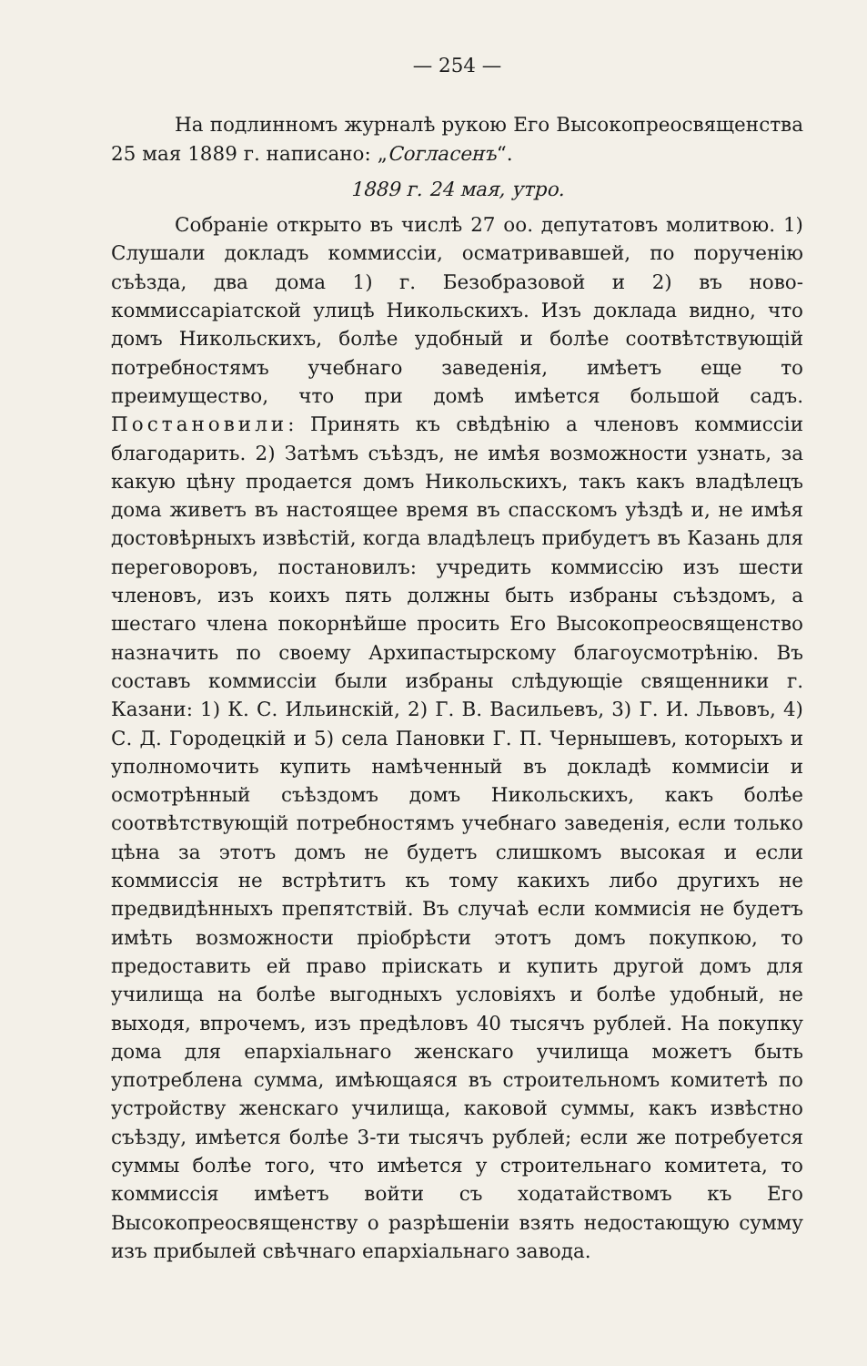— 254 —
На подлинномъ журналѣ рукою Его Высокопреосвященства 25 мая 1889 г. написано: „Согласенъ“.
1889 г. 24 мая, утро.
Собраніе открыто въ числѣ 27 оо. депутатовъ молитвою. 1) Слушали докладъ коммиссіи, осматривавшей, по порученію съѣзда, два дома 1) г. Безобразовой и 2) въ ново-коммиссаріатской улицѣ Никольскихъ. Изъ доклада видно, что домъ Никольскихъ, болѣе удобный и болѣе соотвѣтствующій потребностямъ учебнаго заведенія, имѣетъ еще то преимущество, что при домѣ имѣется большой садъ. Постановили: Принять къ свѣдѣнію а членовъ коммиссіи благодарить. 2) Затѣмъ съѣздъ, не имѣя возможности узнать, за какую цѣну продается домъ Никольскихъ, такъ какъ владѣлецъ дома живетъ въ настоящее время въ спасскомъ уѣздѣ и, не имѣя достовѣрныхъ извѣстій, когда владѣлецъ прибудетъ въ Казань для переговоровъ, постановилъ: учредить коммиссію изъ шести членовъ, изъ коихъ пять должны быть избраны съѣздомъ, а шестаго члена покорнѣйше просить Его Высокопреосвященство назначить по своему Архипастырскому благоусмотрѣнію. Въ составъ коммиссіи были избраны слѣдующіе священники г. Казани: 1) К. С. Ильинскій, 2) Г. В. Васильевъ, 3) Г. И. Львовъ, 4) С. Д. Городецкій и 5) села Пановки Г. П. Чернышевъ, которыхъ и уполномочить купить намѣченный въ докладѣ коммисіи и осмотрѣнный съѣздомъ домъ Никольскихъ, какъ болѣе соотвѣтствующій потребностямъ учебнаго заведенія, если только цѣна за этотъ домъ не будетъ слишкомъ высокая и если коммиссія не встрѣтитъ къ тому какихъ либо другихъ не предвидѣнныхъ препятствій. Въ случаѣ если коммисія не будетъ имѣть возможности пріобрѣсти этотъ домъ покупкою, то предоставить ей право пріискать и купить другой домъ для училища на болѣе выгодныхъ условіяхъ и болѣе удобный, не выходя, впрочемъ, изъ предѣловъ 40 тысячъ рублей. На покупку дома для епархіальнаго женскаго училища можетъ быть употреблена сумма, имѣющаяся въ строительномъ комитетѣ по устройству женскаго училища, каковой суммы, какъ извѣстно съѣзду, имѣется болѣе 3-ти тысячъ рублей; если же потребуется суммы болѣе того, что имѣется у строительнаго комитета, то коммиссія имѣетъ войти съ ходатайствомъ къ Его Высокопреосвященству о разрѣшеніи взять недостающую сумму изъ прибылей свѣчнаго епархіальнаго завода.